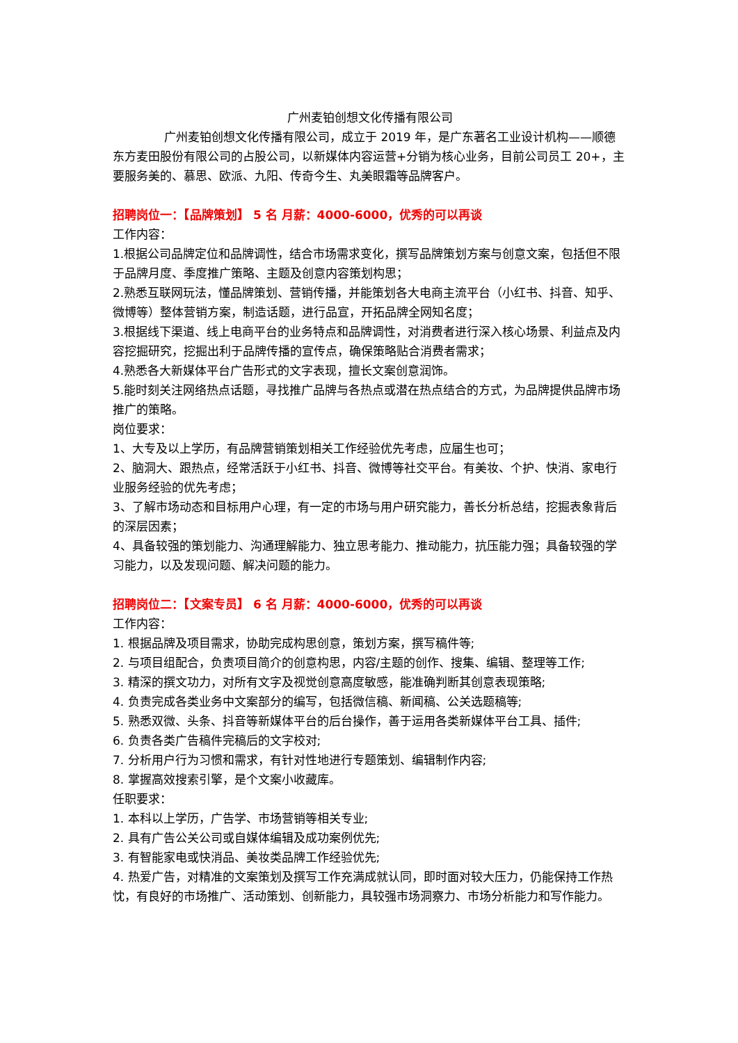广州麦铂创想文化传播有限公司
广州麦铂创想文化传播有限公司，成立于 2019 年，是广东著名工业设计机构——顺德东方麦田股份有限公司的占股公司，以新媒体内容运营+分销为核心业务，目前公司员工 20+，主要服务美的、慕思、欧派、九阳、传奇今生、丸美眼霜等品牌客户。
招聘岗位一：【品牌策划】 5 名 月薪：4000-6000，优秀的可以再谈
工作内容：
1.根据公司品牌定位和品牌调性，结合市场需求变化，撰写品牌策划方案与创意文案，包括但不限于品牌月度、季度推广策略、主题及创意内容策划构思；
2.熟悉互联网玩法，懂品牌策划、营销传播，并能策划各大电商主流平台（小红书、抖音、知乎、微博等）整体营销方案，制造话题，进行品宣，开拓品牌全网知名度；
3.根据线下渠道、线上电商平台的业务特点和品牌调性，对消费者进行深入核心场景、利益点及内容挖掘研究，挖掘出利于品牌传播的宣传点，确保策略贴合消费者需求；
4.熟悉各大新媒体平台广告形式的文字表现，擅长文案创意润饰。
5.能时刻关注网络热点话题，寻找推广品牌与各热点或潜在热点结合的方式，为品牌提供品牌市场推广的策略。
岗位要求：
1、大专及以上学历，有品牌营销策划相关工作经验优先考虑，应届生也可；
2、脑洞大、跟热点，经常活跃于小红书、抖音、微博等社交平台。有美妆、个护、快消、家电行业服务经验的优先考虑；
3、了解市场动态和目标用户心理，有一定的市场与用户研究能力，善长分析总结，挖掘表象背后的深层因素；
4、具备较强的策划能力、沟通理解能力、独立思考能力、推动能力，抗压能力强；具备较强的学习能力，以及发现问题、解决问题的能力。
招聘岗位二：【文案专员】 6 名 月薪：4000-6000，优秀的可以再谈
工作内容：
1. 根据品牌及项目需求，协助完成构思创意，策划方案，撰写稿件等;
2. 与项目组配合，负责项目简介的创意构思，内容/主题的创作、搜集、编辑、整理等工作;
3. 精深的撰文功力，对所有文字及视觉创意高度敏感，能准确判断其创意表现策略;
4. 负责完成各类业务中文案部分的编写，包括微信稿、新闻稿、公关选题稿等;
5. 熟悉双微、头条、抖音等新媒体平台的后台操作，善于运用各类新媒体平台工具、插件;
6. 负责各类广告稿件完稿后的文字校对;
7. 分析用户行为习惯和需求，有针对性地进行专题策划、编辑制作内容;
8. 掌握高效搜索引擎，是个文案小收藏库。
任职要求：
1. 本科以上学历，广告学、市场营销等相关专业;
2. 具有广告公关公司或自媒体编辑及成功案例优先;
3. 有智能家电或快消品、美妆类品牌工作经验优先;
4. 热爱广告，对精准的文案策划及撰写工作充满成就认同，即时面对较大压力，仍能保持工作热忱，有良好的市场推广、活动策划、创新能力，具较强市场洞察力、市场分析能力和写作能力。